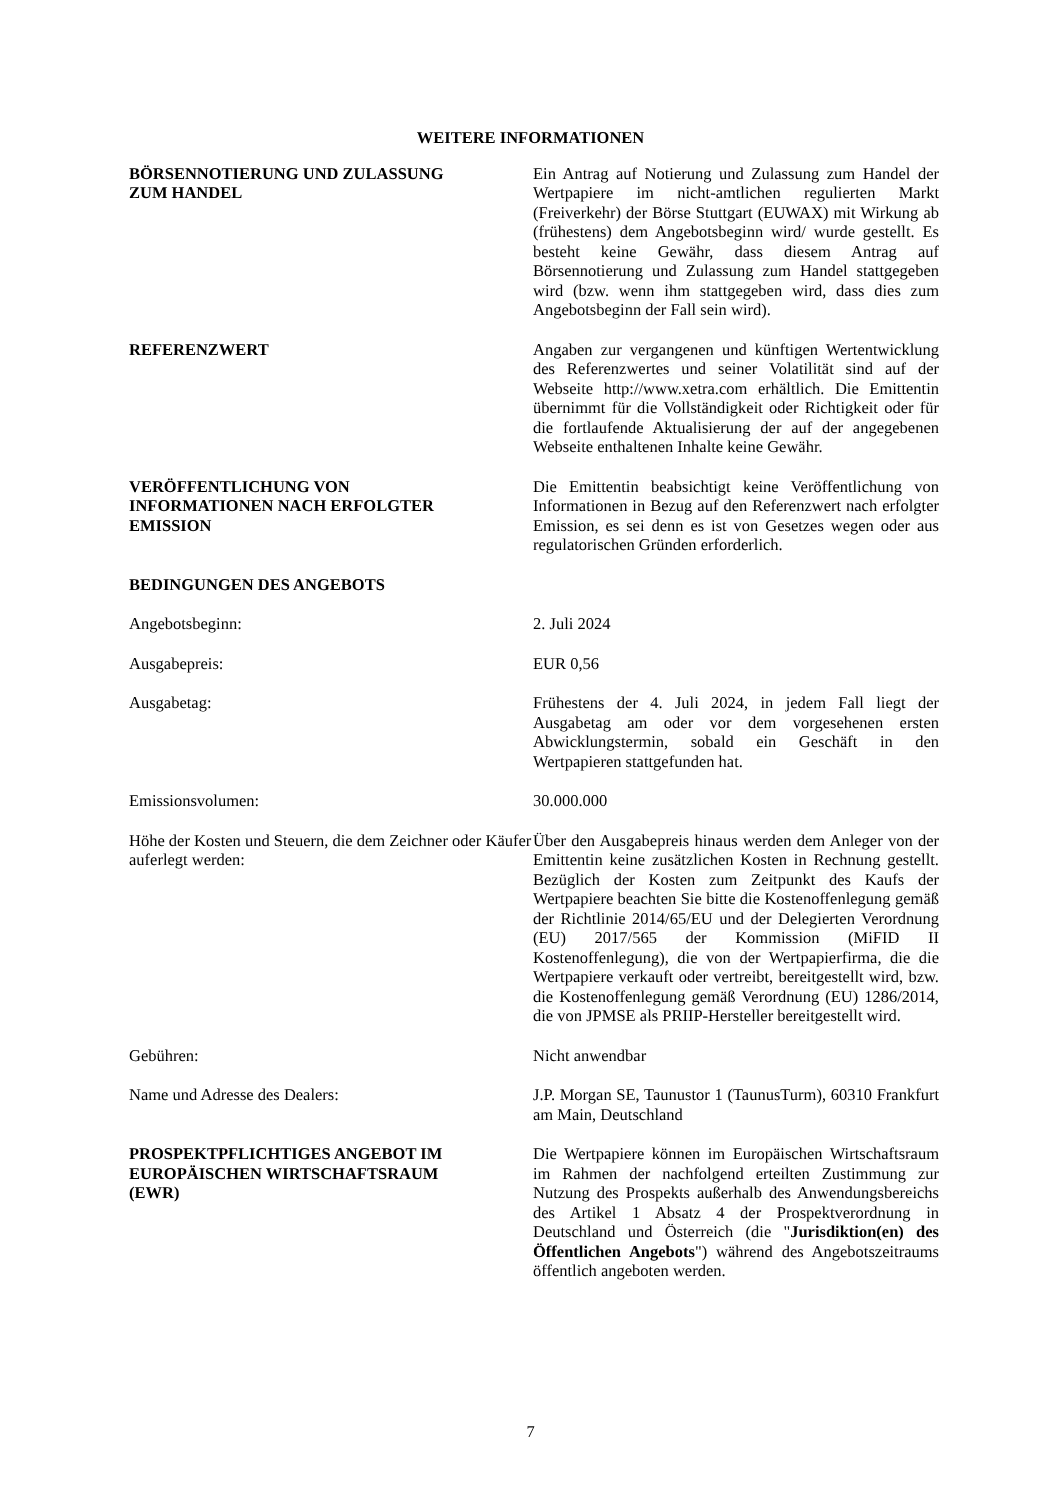WEITERE INFORMATIONEN
BÖRSENNOTIERUNG UND ZULASSUNG
ZUM HANDEL
Ein Antrag auf Notierung und Zulassung zum Handel der Wertpapiere im nicht-amtlichen regulierten Markt (Freiverkehr) der Börse Stuttgart (EUWAX) mit Wirkung ab (frühestens) dem Angebotsbeginn wird/ wurde gestellt. Es besteht keine Gewähr, dass diesem Antrag auf Börsennotierung und Zulassung zum Handel stattgegeben wird (bzw. wenn ihm stattgegeben wird, dass dies zum Angebotsbeginn der Fall sein wird).
REFERENZWERT Angaben zur vergangenen und künftigen Wertentwicklung des Referenzwertes und seiner Volatilität sind auf der Webseite http://www.xetra.com erhältlich. Die Emittentin übernimmt für die Vollständigkeit oder Richtigkeit oder für die fortlaufende Aktualisierung der auf der angegebenen Webseite enthaltenen Inhalte keine Gewähr.
VERÖFFENTLICHUNG VON
INFORMATIONEN NACH ERFOLGTER
EMISSION
Die Emittentin beabsichtigt keine Veröffentlichung von Informationen in Bezug auf den Referenzwert nach erfolgter Emission, es sei denn es ist von Gesetzes wegen oder aus regulatorischen Gründen erforderlich.
BEDINGUNGEN DES ANGEBOTS
Angebotsbeginn: 2. Juli 2024
Ausgabepreis: EUR 0,56
Ausgabetag: Frühestens der 4. Juli 2024, in jedem Fall liegt der Ausgabetag am oder vor dem vorgesehenen ersten Abwicklungstermin, sobald ein Geschäft in den Wertpapieren stattgefunden hat.
Emissionsvolumen: 30.000.000
Höhe der Kosten und Steuern, die dem Zeichner oder Käufer auferlegt werden:
Über den Ausgabepreis hinaus werden dem Anleger von der Emittentin keine zusätzlichen Kosten in Rechnung gestellt. Bezüglich der Kosten zum Zeitpunkt des Kaufs der Wertpapiere beachten Sie bitte die Kostenoffenlegung gemäß der Richtlinie 2014/65/EU und der Delegierten Verordnung (EU) 2017/565 der Kommission (MiFID II Kostenoffenlegung), die von der Wertpapierfirma, die die Wertpapiere verkauft oder vertreibt, bereitgestellt wird, bzw. die Kostenoffenlegung gemäß Verordnung (EU) 1286/2014, die von JPMSE als PRIIP-Hersteller bereitgestellt wird.
Gebühren: Nicht anwendbar
Name und Adresse des Dealers: J.P. Morgan SE, Taunustor 1 (TaunusTurm), 60310 Frankfurt am Main, Deutschland
PROSPEKTPFLICHTIGES ANGEBOT IM
EUROPÄISCHEN WIRTSCHAFTSRAUM
(EWR)
Die Wertpapiere können im Europäischen Wirtschaftsraum im Rahmen der nachfolgend erteilten Zustimmung zur Nutzung des Prospekts außerhalb des Anwendungsbereichs des Artikel 1 Absatz 4 der Prospektverordnung in Deutschland und Österreich (die "Jurisdiktion(en) des Öffentlichen Angebots") während des Angebotszeitraums öffentlich angeboten werden.
7